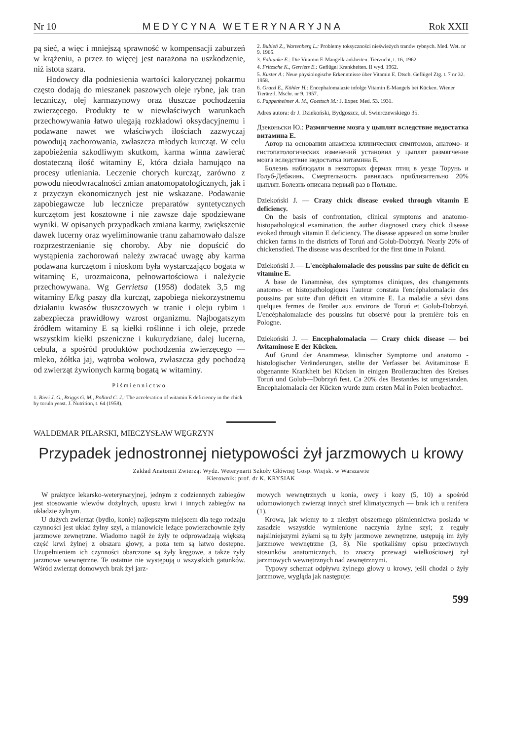Nr 10 MEDYCYNA WETERYNARYJNA Rok XXII
pą sieć, a więc i mniejszą sprawność w kompensacji zaburzeń w krążeniu, a przez to więcej jest narażona na uszkodzenie, niż istota szara.
Hodowcy dla podniesienia wartości kalorycznej pokarmu często dodają do mieszanek paszowych oleje rybne, jak tran leczniczy, olej karmazynowy oraz tłuszcze pochodzenia zwierzęcego. Produkty te w niewłaściwych warunkach przechowywania łatwo ulegają rozkładowi oksydacyjnemu i podawane nawet we właściwych ilościach zazwyczaj powodują zachorowania, zwłaszcza młodych kurcząt. W celu zapobieżenia szkodliwym skutkom, karma winna zawierać dostateczną ilość witaminy E, która działa hamująco na procesy utleniania. Leczenie chorych kurcząt, zarówno z powodu nieodwracalności zmian anatomopatologicznych, jak i z przyczyn ekonomicznych jest nie wskazane. Podawanie zapobiegawcze lub lecznicze preparatów syntetycznych kurczętom jest kosztowne i nie zawsze daje spodziewane wyniki. W opisanych przypadkach zmiana karmy, zwiększenie dawek lucerny oraz wyeliminowanie tranu zahamowało dalsze rozprzestrzenianie się choroby. Aby nie dopuścić do wystąpienia zachorowań należy zwracać uwagę aby karma podawana kurczętom i nioskom była wystarczająco bogata w witaminę E, urozmaicona, pełnowartościowa i należycie przechowywana. Wg Gerrietsa (1958) dodatek 3,5 mg witaminy E/kg paszy dla kurcząt, zapobiega niekorzystnemu działaniu kwasów tłuszczowych w tranie i oleju rybim i zabezpiecza prawidłowy wzrost organizmu. Najbogatszym źródłem witaminy E są kiełki roślinne i ich oleje, przede wszystkim kiełki pszeniczne i kukurydziane, dalej lucerna, cebula, a spośród produktów pochodzenia zwierzęcego — mleko, żółtka jaj, wątroba wołowa, zwłaszcza gdy pochodzą od zwierząt żywionych karmą bogatą w witaminy.
Piśmiennictwo
1. Bieri J. G., Briggs G. M., Pollard C. J.: The acceleration of witamin E deficiency in the chick by torula yeast. J. Nutrition, t. 64 (1958).
2. Bubień Z., Wartenberg L.: Problemy toksyczności nieświeżych tranów rybnych. Med. Wet. nr 9. 1965.
3. Fabiunke E.: Die Vitamin E-Mangelkrankheiten. Tierzucht, t. 16, 1962.
4. Fritzsche K., Gerriets E.: Geflügel Krankheiten. II wyd. 1962.
5. Kuster A.: Neue physiologische Erkenntnisse über Vitamin E. Dtsch. Geflügel Ztg. t. 7 nr 32. 1958.
6. Gratzl E., Köhler H.: Encephalomalazie infolge Vitamin E-Mangels bei Kücken. Wiener Tierärztl. Mschr. nr 9. 1957.
6. Pappenheimer A. M., Goettsch M.: J. Exper. Med. 53. 1931.
Adres autora: dr J. Dziekoński, Bydgoszcz, ul. Swierczewskiego 35.
Дзеконьски Ю.: Размягчение мозга у цыплят вследствие недостатка витамина Е.
Автор на основании анамнеза клинических симптомов, анатомо- и гистопатологических изменений установил у цыплят размягчение мозга вследствие недостатка витамина Е.
Болезнь наблюдали в некоторых фермах птиц в уезде Торунь и Голуб-Дебжинь. Смертельность равнялась приблизительно 20% цыплят. Болезнь описана первый раз в Польше.
Dziekoński J. — Crazy chick disease evoked through vitamin E deficiency.
On the basis of confrontation, clinical symptoms and anatomo-histopathological examination, the auther diagnosed crazy chick disease evoked through vitamin E deficiency. The disease appeared on some broiler chicken farms in the districts of Toruń and Golub-Dobrzyń. Nearly 20% of chickensdied. The disease was described for the first time in Poland.
Dziekoński J. — L'encéphalomalacie des poussins par suite de déficit en vitamine E.
A base de l'anamnèse, des symptomes cliniques, des changements anatomo- et histopathologiques l'auteur constata l'encéphalomalacie des poussins par suite d'un déficit en vitamine E. La maladie a sévi dans quelques fermes de Broiler aux environs de Toruń et Golub-Dobrzyń. L'encéphalomalacie des poussins fut observé pour la première fois en Pologne.
Dziekoński J. — Encephalomalacia — Crazy chick disease — bei Avitaminose E der Kücken.
Auf Grund der Anammese, klinischer Symptome und anatomo - histologischer Veränderungen, stellte der Verfasser bei Avitaminose E obgenannte Krankheit bei Kücken in einigen Broilerzuchten des Kreises Toruń und Golub—Dobrzyń fest. Ca 20% des Bestandes ist umgestanden. Encephalomalacia der Kücken wurde zum ersten Mal in Polen beobachtet.
WALDEMAR PILARSKI, MIECZYSŁAW WĘGRZYN
Przypadek jednostronnej nietypowości żył jarzmowych u krowy
Zakład Anatomii Zwierząt Wydz. Weterynarii Szkoły Głównej Gosp. Wiejsk. w Warszawie
Kierownik: prof. dr K. KRYSIAK
W praktyce lekarsko-weterynaryjnej, jednym z codziennych zabiegów jest stosowanie wlewów dożylnych, upustu krwi i innych zabiegów na układzie żylnym.
U dużych zwierząt (bydło, konie) najlepszym miejscem dla tego rodzaju czynności jest układ żylny szyi, a mianowicie leżące powierzchownie żyły jarzmowe zewnętrzne. Wiadomo nagół że żyły te odprowadzają większą część krwi żylnej z obszaru głowy, a poza tem są łatwo dostępne. Uzupełnieniem ich czynności obarczone są żyły kręgowe, a także żyły jarzmowe wewnętrzne. Te ostatnie nie występują u wszystkich gatunków. Wśród zwierząt domowych brak żył jarz-
mowych wewnętrznych u konia, owcy i kozy (5, 10) a spośród udomowionych zwierząt innych stref klimatycznych — brak ich u renifera (1).
Krowa, jak wiemy to z niezbyt obszernego piśmiennictwa posiada w zasadzie wszystkie wymienione naczynia żylne szyi; z reguły najsilniejszymi żyłami są tu żyły jarzmowe zewnętrzne, ustępują im żyły jarzmowe wewnętrzne (3, 8). Nie spotkaliśmy opisu przeciwnych stosunków anatomicznych, to znaczy przewagi wielkościowej żył jarzmowych wewnętrznych nad zewnętrznymi.
Typowy schemat odpływu żylnego głowy u krowy, jeśli chodzi o żyły jarzmowe, wygląda jak następuje:
599